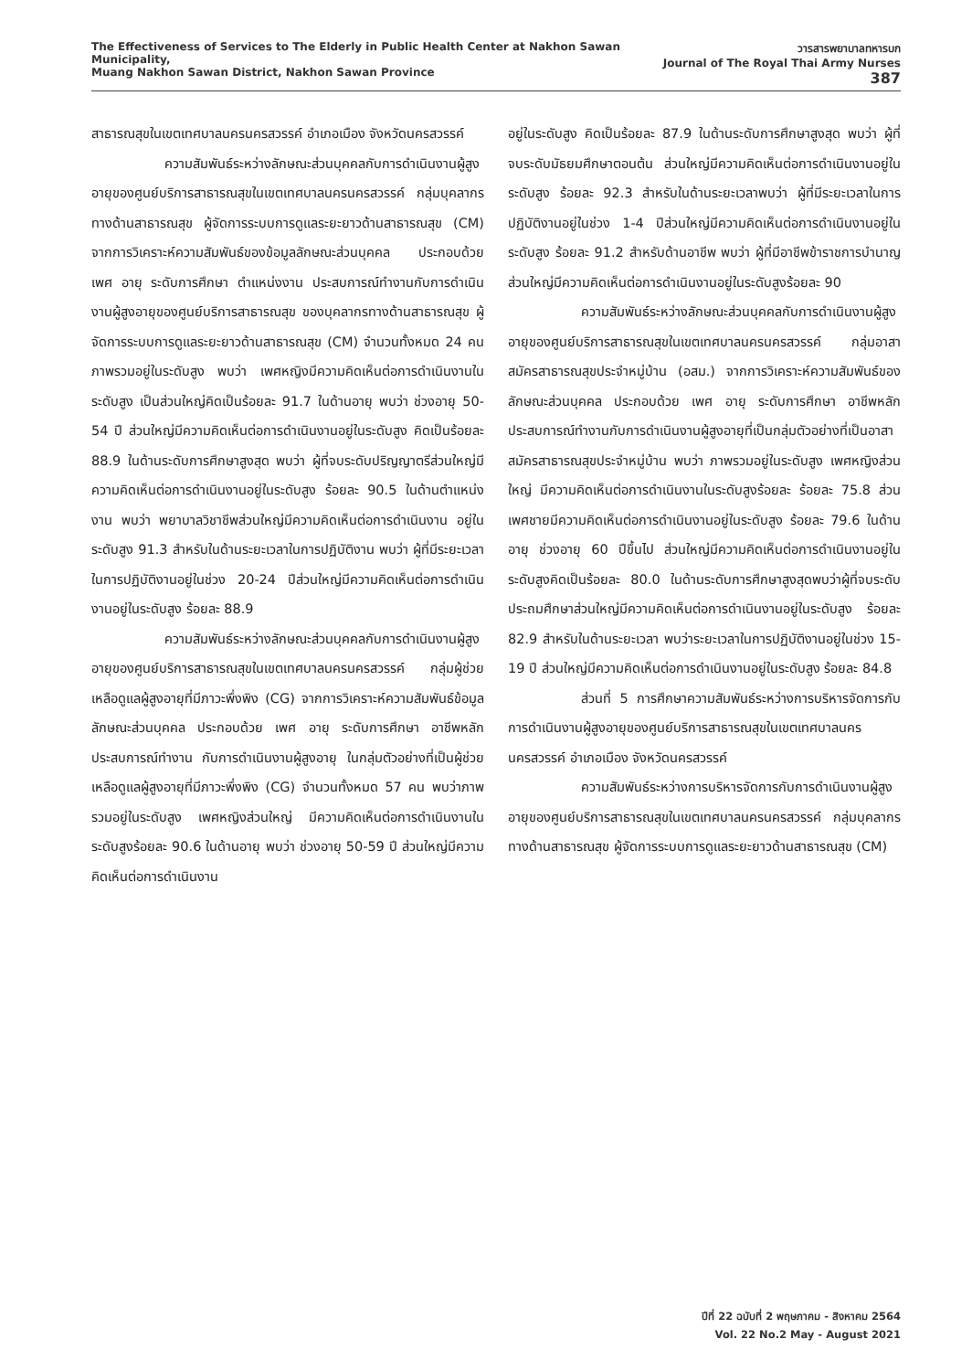The Effectiveness of Services to The Elderly in Public Health Center at Nakhon Sawan Municipality,
Muang Nakhon Sawan District, Nakhon Sawan Province
วารสารพยาบาลทหารบก
Journal of The Royal Thai Army Nurses 387
สาธารณสุขในเขตเทศบาลนครนครสวรรค์ อำเภอเมือง จังหวัดนครสวรรค์
ความสัมพันธ์ระหว่างลักษณะส่วนบุคคลกับการดำเนินงานผู้สูงอายุของศูนย์บริการสาธารณสุขในเขตเทศบาลนครนครสวรรค์ กลุ่มบุคลากรทางด้านสาธารณสุข ผู้จัดการระบบการดูแลระยะยาวด้านสาธารณสุข (CM) จากการวิเคราะห์ความสัมพันธ์ของข้อมูลลักษณะส่วนบุคคล ประกอบด้วย เพศ อายุ ระดับการศึกษา ตำแหน่งงาน ประสบการณ์ทำงานกับการดำเนินงานผู้สูงอายุของศูนย์บริการสาธารณสุข ของบุคลากรทางด้านสาธารณสุข ผู้จัดการระบบการดูแลระยะยาวด้านสาธารณสุข (CM) จำนวนทั้งหมด 24 คน ภาพรวมอยู่ในระดับสูง พบว่า เพศหญิงมีความคิดเห็นต่อการดำเนินงานในระดับสูง เป็นส่วนใหญ่คิดเป็นร้อยละ 91.7 ในด้านอายุ พบว่า ช่วงอายุ 50-54 ปี ส่วนใหญ่มีความคิดเห็นต่อการดำเนินงานอยู่ในระดับสูง คิดเป็นร้อยละ 88.9 ในด้านระดับการศึกษาสูงสุด พบว่า ผู้ที่จบระดับปริญญาตรีส่วนใหญ่มีความคิดเห็นต่อการดำเนินงานอยู่ในระดับสูง ร้อยละ 90.5 ในด้านตำแหน่งงาน พบว่า พยาบาลวิชาชีพส่วนใหญ่มีความคิดเห็นต่อการดำเนินงาน อยู่ในระดับสูง 91.3 สำหรับในด้านระยะเวลาในการปฏิบัติงาน พบว่า ผู้ที่มีระยะเวลาในการปฏิบัติงานอยู่ในช่วง 20-24 ปีส่วนใหญ่มีความคิดเห็นต่อการดำเนินงานอยู่ในระดับสูง ร้อยละ 88.9
ความสัมพันธ์ระหว่างลักษณะส่วนบุคคลกับการดำเนินงานผู้สูงอายุของศูนย์บริการสาธารณสุขในเขตเทศบาลนครนครสวรรค์ กลุ่มผู้ช่วยเหลือดูแลผู้สูงอายุที่มีภาวะพึ่งพิง (CG) จากการวิเคราะห์ความสัมพันธ์ข้อมูลลักษณะส่วนบุคคล ประกอบด้วย เพศ อายุ ระดับการศึกษา อาชีพหลัก ประสบการณ์ทำงาน กับการดำเนินงานผู้สูงอายุ ในกลุ่มตัวอย่างที่เป็นผู้ช่วยเหลือดูแลผู้สูงอายุที่มีภาวะพึ่งพิง (CG) จำนวนทั้งหมด 57 คน พบว่าภาพรวมอยู่ในระดับสูง เพศหญิงส่วนใหญ่ มีความคิดเห็นต่อการดำเนินงานในระดับสูงร้อยละ 90.6 ในด้านอายุ พบว่า ช่วงอายุ 50-59 ปี ส่วนใหญ่มีความคิดเห็นต่อการดำเนินงาน
อยู่ในระดับสูง คิดเป็นร้อยละ 87.9 ในด้านระดับการศึกษาสูงสุด พบว่า ผู้ที่จบระดับมัธยมศึกษาตอนต้น ส่วนใหญ่มีความคิดเห็นต่อการดำเนินงานอยู่ในระดับสูง ร้อยละ 92.3 สำหรับในด้านระยะเวลาพบว่า ผู้ที่มีระยะเวลาในการปฏิบัติงานอยู่ในช่วง 1-4 ปีส่วนใหญ่มีความคิดเห็นต่อการดำเนินงานอยู่ในระดับสูง ร้อยละ 91.2 สำหรับด้านอาชีพ พบว่า ผู้ที่มีอาชีพข้าราชการบำนาญ ส่วนใหญ่มีความคิดเห็นต่อการดำเนินงานอยู่ในระดับสูงร้อยละ 90
ความสัมพันธ์ระหว่างลักษณะส่วนบุคคลกับการดำเนินงานผู้สูงอายุของศูนย์บริการสาธารณสุขในเขตเทศบาลนครนครสวรรค์ กลุ่มอาสาสมัครสาธารณสุขประจำหมู่บ้าน (อสม.) จากการวิเคราะห์ความสัมพันธ์ของลักษณะส่วนบุคคล ประกอบด้วย เพศ อายุ ระดับการศึกษา อาชีพหลัก ประสบการณ์ทำงานกับการดำเนินงานผู้สูงอายุที่เป็นกลุ่มตัวอย่างที่เป็นอาสาสมัครสาธารณสุขประจำหมู่บ้าน พบว่า ภาพรวมอยู่ในระดับสูง เพศหญิงส่วนใหญ่ มีความคิดเห็นต่อการดำเนินงานในระดับสูงร้อยละ ร้อยละ 75.8 ส่วนเพศชายมีความคิดเห็นต่อการดำเนินงานอยู่ในระดับสูง ร้อยละ 79.6 ในด้านอายุ ช่วงอายุ 60 ปีขึ้นไป ส่วนใหญ่มีความคิดเห็นต่อการดำเนินงานอยู่ในระดับสูงคิดเป็นร้อยละ 80.0 ในด้านระดับการศึกษาสูงสุดพบว่าผู้ที่จบระดับประถมศึกษาส่วนใหญ่มีความคิดเห็นต่อการดำเนินงานอยู่ในระดับสูง ร้อยละ 82.9 สำหรับในด้านระยะเวลา พบว่าระยะเวลาในการปฏิบัติงานอยู่ในช่วง 15-19 ปี ส่วนใหญ่มีความคิดเห็นต่อการดำเนินงานอยู่ในระดับสูง ร้อยละ 84.8
ส่วนที่ 5 การศึกษาความสัมพันธ์ระหว่างการบริหารจัดการกับการดำเนินงานผู้สูงอายุของศูนย์บริการสาธารณสุขในเขตเทศบาลนครนครสวรรค์ อำเภอเมือง จังหวัดนครสวรรค์
ความสัมพันธ์ระหว่างการบริหารจัดการกับการดำเนินงานผู้สูงอายุของศูนย์บริการสาธารณสุขในเขตเทศบาลนครนครสวรรค์ กลุ่มบุคลากรทางด้านสาธารณสุข ผู้จัดการระบบการดูแลระยะยาวด้านสาธารณสุข (CM)
ปีที่ 22 ฉบับที่ 2 พฤษภาคม - สิงหาคม 2564
Vol. 22 No.2 May - August 2021